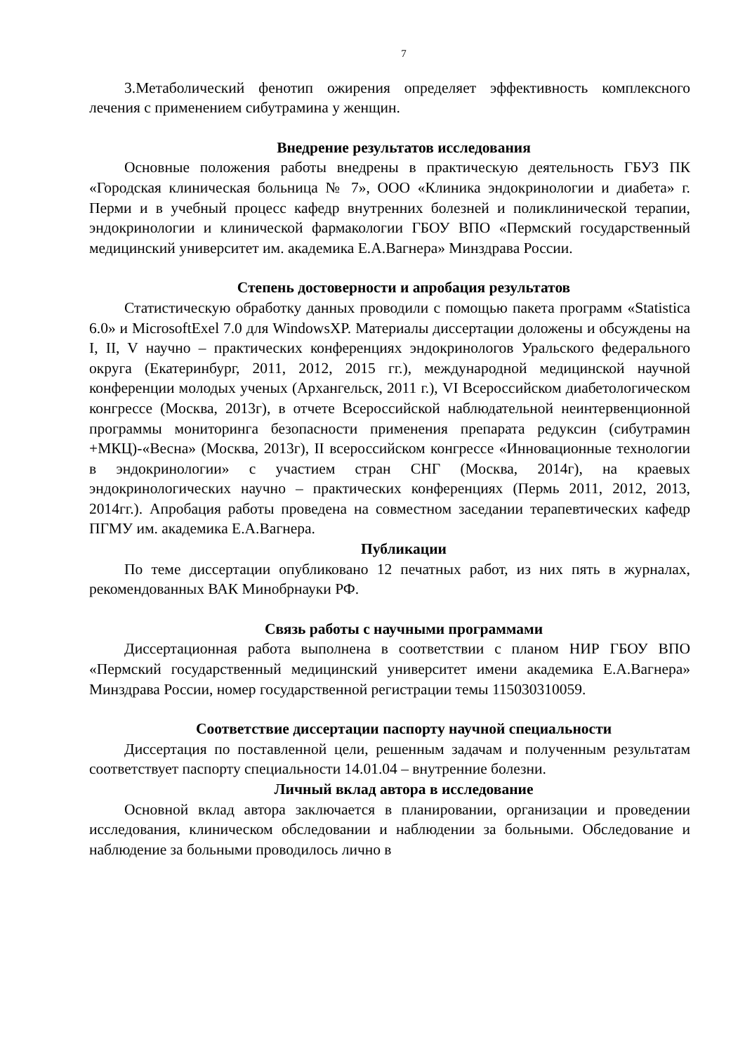7
3.Метаболический фенотип ожирения определяет эффективность комплексного лечения с применением сибутрамина у женщин.
Внедрение результатов исследования
Основные положения работы внедрены в практическую деятельность ГБУЗ ПК «Городская клиническая больница № 7», ООО «Клиника эндокринологии и диабета» г. Перми и в учебный процесс кафедр внутренних болезней и поликлинической терапии, эндокринологии и клинической фармакологии ГБОУ ВПО «Пермский государственный медицинский университет им. академика Е.А.Вагнера» Минздрава России.
Степень достоверности и апробация результатов
Статистическую обработку данных проводили с помощью пакета программ «Statistica 6.0» и MicrosoftExel 7.0 для WindowsXP. Материалы диссертации доложены и обсуждены на I, II, V научно – практических конференциях эндокринологов Уральского федерального округа (Екатеринбург, 2011, 2012, 2015 гг.), международной медицинской научной конференции молодых ученых (Архангельск, 2011 г.), VI Всероссийском диабетологическом конгрессе (Москва, 2013г), в отчете Всероссийской наблюдательной неинтервенционной программы мониторинга безопасности применения препарата редуксин (сибутрамин +МКЦ)-«Весна» (Москва, 2013г), II всероссийском конгрессе «Инновационные технологии в эндокринологии» с участием стран СНГ (Москва, 2014г), на краевых эндокринологических научно – практических конференциях (Пермь 2011, 2012, 2013, 2014гг.). Апробация работы проведена на совместном заседании терапевтических кафедр ПГМУ им. академика Е.А.Вагнера.
Публикации
По теме диссертации опубликовано 12 печатных работ, из них пять в журналах, рекомендованных ВАК Минобрнауки РФ.
Связь работы с научными программами
Диссертационная работа выполнена в соответствии с планом НИР ГБОУ ВПО «Пермский государственный медицинский университет имени академика Е.А.Вагнера» Минздрава России, номер государственной регистрации темы 115030310059.
Соответствие диссертации паспорту научной специальности
Диссертация по поставленной цели, решенным задачам и полученным результатам соответствует паспорту специальности 14.01.04 – внутренние болезни.
Личный вклад автора в исследование
Основной вклад автора заключается в планировании, организации и проведении исследования, клиническом обследовании и наблюдении за больными. Обследование и наблюдение за больными проводилось лично в